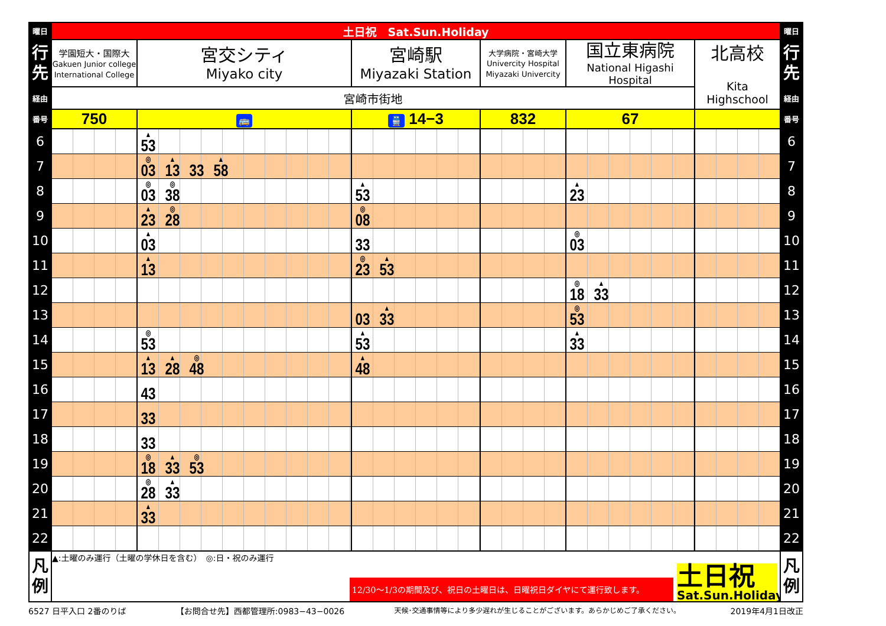| 曜日 | 土日祝 Sat.Sun.Holiday | | | | | | 曜日 |
| 行 先 | 学園短大・国際大 Gakuen Junior college International College | 宮交シティ Miyako city | 宮崎駅 Miyazaki Station | 大学病院・宮崎大学 Univercity Hospital Miyazaki Univercity | 国立東病院 National Higashi Hospital | 北高校 Kita Highschool | 行 先 |
| 経由 | 宮崎市街地 | | | | | | 経由 |
| 番号 | 750 | 🚌 | 🚆 14−3 | 832 | 67 | | 番号 |
| 6 | | ▲ 53 | | | | | 6 |
| 7 | | ◎ 03 ▲ 13 33 ▲ 58 | | | | | 7 |
| 8 | | ◎ 03 ◎ 38 | ▲ 53 | | ▲ 23 | | 8 |
| 9 | | ▲ 23 ◎ 28 | ◎ 08 | | | | 9 |
| 10 | | ▲ 03 | 33 | | ◎ 03 | | 10 |
| 11 | | ▲ 13 | ◎ 23 ▲ 53 | | | | 11 |
| 12 | | | | | ◎ 18 ▲ 33 | | 12 |
| 13 | | | 03 ▲ 33 | | ◎ 53 | | 13 |
| 14 | | ◎ 53 | ▲ 53 | | ▲ 33 | | 14 |
| 15 | | ▲ 13 ▲ 28 ◎ 48 | ▲ 48 | | | | 15 |
| 16 | | 43 | | | | | 16 |
| 17 | | 33 | | | | | 17 |
| 18 | | 33 | | | | | 18 |
| 19 | | ◎ 18 ▲ 33 ◎ 53 | | | | | 19 |
| 20 | | ◎ 28 ▲ 33 | | | | | 20 |
| 21 | | ▲ 33 | | | | | 21 |
| 22 | | | | | | | 22 |
| 凡 例 | ▲:土曜のみ運行（土曜の学休日を含む） ◎:日・祝のみ運行 12/30〜1/3の期間及び、祝日の土曜日は、日曜祝日ダイヤにて運行致します。 土日祝 Sat.Sun.Holiday | | | | | | 凡 例 |
6527 日平入口 2番のりば 【お問合せ先】西都管理所:0983−43−0026 天候･交通事情等により多少遅れが生じることがございます。あらかじめご了承ください。 2019年4月1日改正